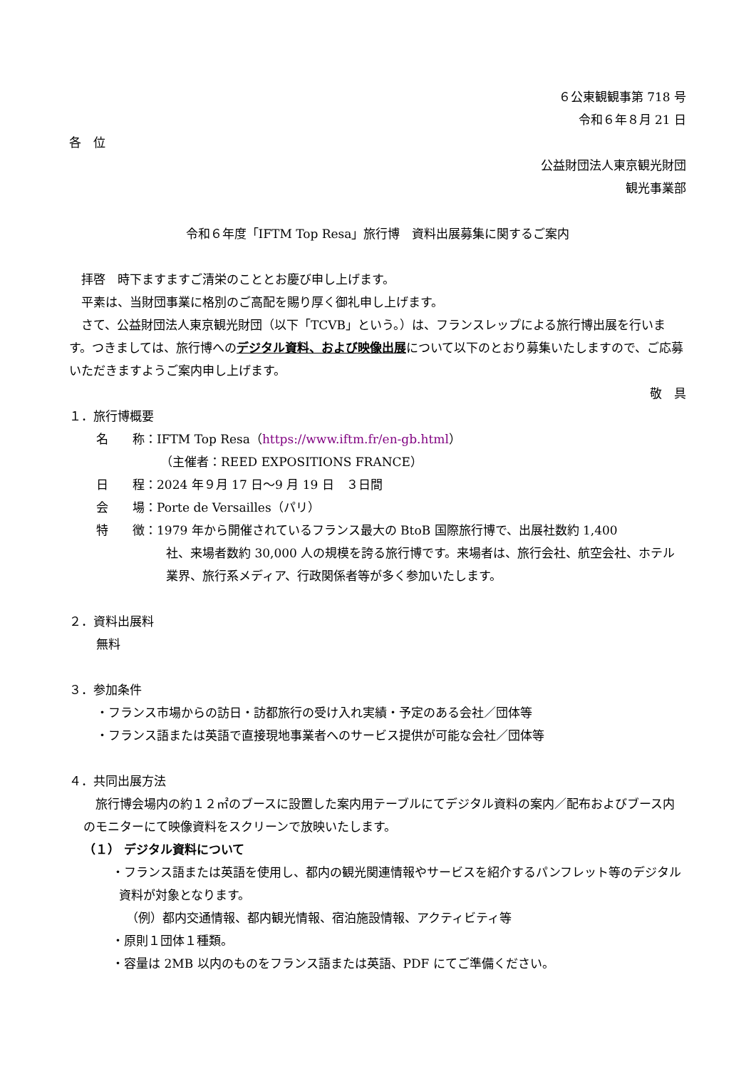６公東観観事第 718 号
令和６年８月 21 日
各　位
公益財団法人東京観光財団
観光事業部
令和６年度「IFTM Top Resa」旅行博　資料出展募集に関するご案内
拝啓　時下ますますご清栄のこととお慶び申し上げます。
平素は、当財団事業に格別のご高配を賜り厚く御礼申し上げます。
さて、公益財団法人東京観光財団（以下「TCVB」という。）は、フランスレップによる旅行博出展を行います。つきましては、旅行博へのデジタル資料、および映像出展について以下のとおり募集いたしますので、ご応募いただきますようご案内申し上げます。
敬　具
１．旅行博概要
名　　称：IFTM Top Resa（https://www.iftm.fr/en-gb.html）
（主催者：REED EXPOSITIONS FRANCE）
日　　程：2024 年９月 17 日～9 月 19 日　３日間
会　　場：Porte de Versailles（パリ）
特　　徴：1979 年から開催されているフランス最大の BtoB 国際旅行博で、出展社数約 1,400
社、来場者数約 30,000 人の規模を誇る旅行博です。来場者は、旅行会社、航空会社、ホテル業界、旅行系メディア、行政関係者等が多く参加いたします。
２．資料出展料
無料
３．参加条件
・フランス市場からの訪日・訪都旅行の受け入れ実績・予定のある会社／団体等
・フランス語または英語で直接現地事業者へのサービス提供が可能な会社／団体等
４．共同出展方法
旅行博会場内の約１２㎡のブースに設置した案内用テーブルにてデジタル資料の案内／配布およびブース内のモニターにて映像資料をスクリーンで放映いたします。
（１） デジタル資料について
・フランス語または英語を使用し、都内の観光関連情報やサービスを紹介するパンフレット等のデジタル資料が対象となります。
（例）都内交通情報、都内観光情報、宿泊施設情報、アクティビティ等
・原則１団体１種類。
・容量は 2MB 以内のものをフランス語または英語、PDF にてご準備ください。